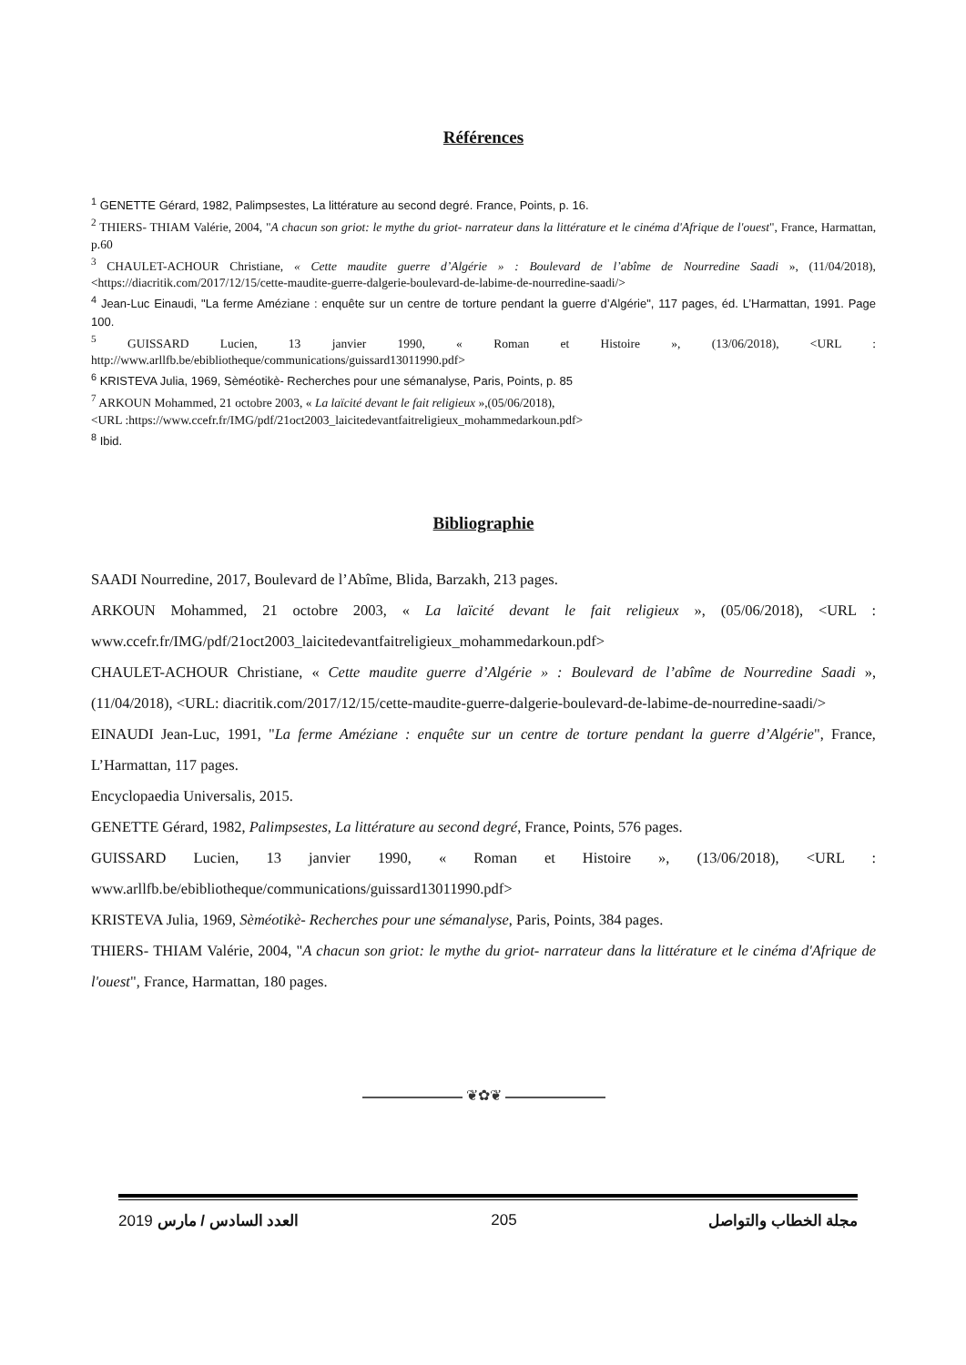Références
<sup>1</sup> GENETTE Gérard, 1982, Palimpsestes, La littérature au second degré. France, Points, p. 16.
<sup>2</sup> THIERS- THIAM Valérie, 2004, "A chacun son griot: le mythe du griot- narrateur dans la littérature et le cinéma d'Afrique de l'ouest", France, Harmattan, p.60
<sup>3</sup> CHAULET-ACHOUR Christiane, « Cette maudite guerre d’Algérie » : Boulevard de l’abîme de Nourredine Saadi », (11/04/2018), <https://diacritik.com/2017/12/15/cette-maudite-guerre-dalgerie-boulevard-de-labime-de-nourredine-saadi/>
<sup>4</sup> Jean-Luc Einaudi, "La ferme Améziane : enquête sur un centre de torture pendant la guerre d’Algérie", 117 pages, éd. L’Harmattan, 1991. Page 100.
<sup>5</sup> GUISSARD Lucien, 13 janvier 1990, « Roman et Histoire », (13/06/2018), <URL : http://www.arllfb.be/ebibliotheque/communications/guissard13011990.pdf>
<sup>6</sup> KRISTEVA Julia, 1969, Sèméotikè- Recherches pour une sémanalyse, Paris, Points, p. 85
<sup>7</sup> ARKOUN Mohammed, 21 octobre 2003, « La laïcité devant le fait religieux »,(05/06/2018),
<URL :https://www.ccefr.fr/IMG/pdf/21oct2003_laicitedevantfaitreligieux_mohammedarkoun.pdf>
<sup>8</sup> Ibid.
Bibliographie
SAADI Nourredine, 2017, Boulevard de l’Abîme, Blida, Barzakh, 213 pages.
ARKOUN Mohammed, 21 octobre 2003, « La laïcité devant le fait religieux », (05/06/2018), <URL : www.ccefr.fr/IMG/pdf/21oct2003_laicitedevantfaitreligieux_mohammedarkoun.pdf>
CHAULET-ACHOUR Christiane, « Cette maudite guerre d’Algérie » : Boulevard de l’abîme de Nourredine Saadi », (11/04/2018), <URL: diacritik.com/2017/12/15/cette-maudite-guerre-dalgerie-boulevard-de-labime-de-nourredine-saadi/>
EINAUDI Jean-Luc, 1991, "La ferme Améziane : enquête sur un centre de torture pendant la guerre d’Algérie", France, L’Harmattan, 117 pages.
Encyclopaedia Universalis, 2015.
GENETTE Gérard, 1982, Palimpsestes, La littérature au second degré, France, Points, 576 pages.
GUISSARD Lucien, 13 janvier 1990, « Roman et Histoire », (13/06/2018), <URL : www.arllfb.be/ebibliotheque/communications/guissard13011990.pdf>
KRISTEVA Julia, 1969, Sèméotikè- Recherches pour une sémanalyse, Paris, Points, 384 pages.
THIERS- THIAM Valérie, 2004, "A chacun son griot: le mythe du griot- narrateur dans la littérature et le cinéma d'Afrique de l'ouest", France, Harmattan, 180 pages.
❦✿❦
2019 العدد السادس / مارس 205 مجلة الخطاب والتواصل